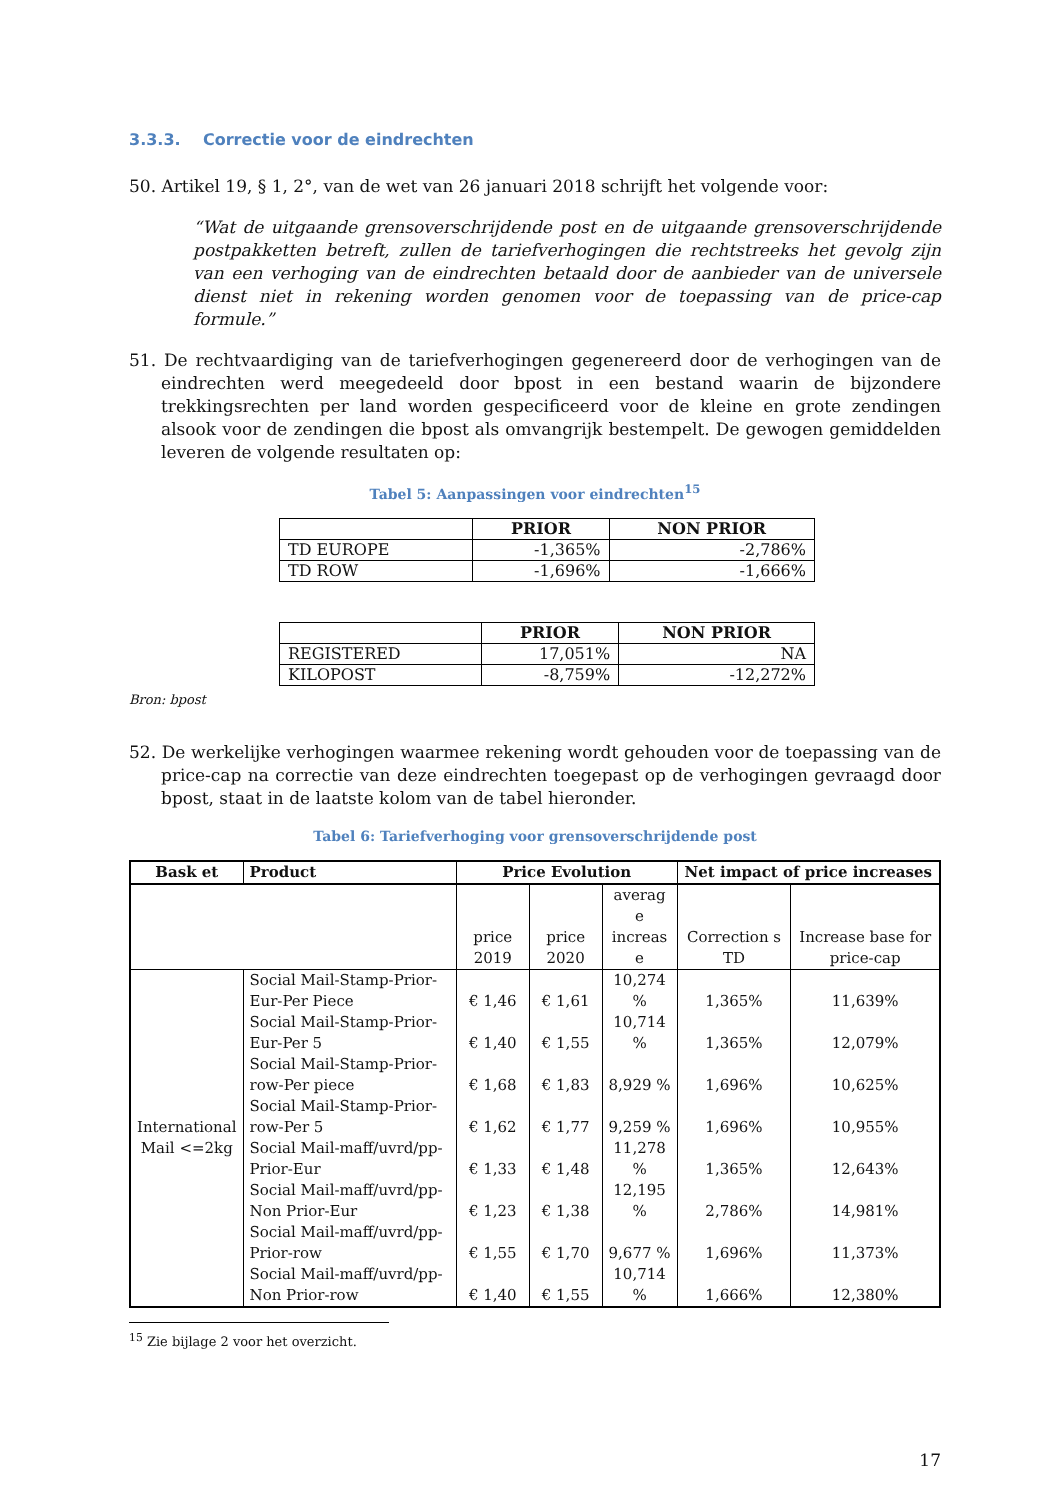3.3.3. Correctie voor de eindrechten
50. Artikel 19, § 1, 2°, van de wet van 26 januari 2018 schrijft het volgende voor:
“Wat de uitgaande grensoverschrijdende post en de uitgaande grensoverschrijdende postpakketten betreft, zullen de tariefverhogingen die rechtstreeks het gevolg zijn van een verhoging van de eindrechten betaald door de aanbieder van de universele dienst niet in rekening worden genomen voor de toepassing van de price-cap formule.”
51. De rechtvaardiging van de tariefverhogingen gegenereerd door de verhogingen van de eindrechten werd meegedeeld door bpost in een bestand waarin de bijzondere trekkingsrechten per land worden gespecificeerd voor de kleine en grote zendingen alsook voor de zendingen die bpost als omvangrijk bestempelt. De gewogen gemiddelden leveren de volgende resultaten op:
Tabel 5: Aanpassingen voor eindrechten<sup>15</sup>
| | PRIOR | NON PRIOR |
| --- | --- | --- |
| TD EUROPE | -1,365% | -2,786% |
| TD ROW | -1,696% | -1,666% |
| | PRIOR | NON PRIOR |
| --- | --- | --- |
| REGISTERED | 17,051% | NA |
| KILOPOST | -8,759% | -12,272% |
Bron: bpost
52. De werkelijke verhogingen waarmee rekening wordt gehouden voor de toepassing van de price-cap na correctie van deze eindrechten toegepast op de verhogingen gevraagd door bpost, staat in de laatste kolom van de tabel hieronder.
Tabel 6: Tariefverhoging voor grensoverschrijdende post
| Bask et | Product | Price Evolution | | | Net impact of price increases | |
| --- | --- | --- | --- | --- | --- | --- |
| | | price 2019 | price 2020 | averag e increas e | Correction s TD | Increase base for price-cap |
| International Mail <=2kg | Social Mail-Stamp-Prior-Eur-Per Piece | € 1,46 | € 1,61 | 10,274 % | 1,365% | 11,639% |
| | Social Mail-Stamp-Prior-Eur-Per 5 | € 1,40 | € 1,55 | 10,714 % | 1,365% | 12,079% |
| | Social Mail-Stamp-Prior-row-Per piece | € 1,68 | € 1,83 | 8,929 % | 1,696% | 10,625% |
| | Social Mail-Stamp-Prior-row-Per 5 | € 1,62 | € 1,77 | 9,259 % | 1,696% | 10,955% |
| | Social Mail-maff/uvrd/pp-Prior-Eur | € 1,33 | € 1,48 | 11,278 % | 1,365% | 12,643% |
| | Social Mail-maff/uvrd/pp-Non Prior-Eur | € 1,23 | € 1,38 | 12,195 % | 2,786% | 14,981% |
| | Social Mail-maff/uvrd/pp-Prior-row | € 1,55 | € 1,70 | 9,677 % | 1,696% | 11,373% |
| | Social Mail-maff/uvrd/pp-Non Prior-row | € 1,40 | € 1,55 | 10,714 % | 1,666% | 12,380% |
<sup>15</sup> Zie bijlage 2 voor het overzicht.
17